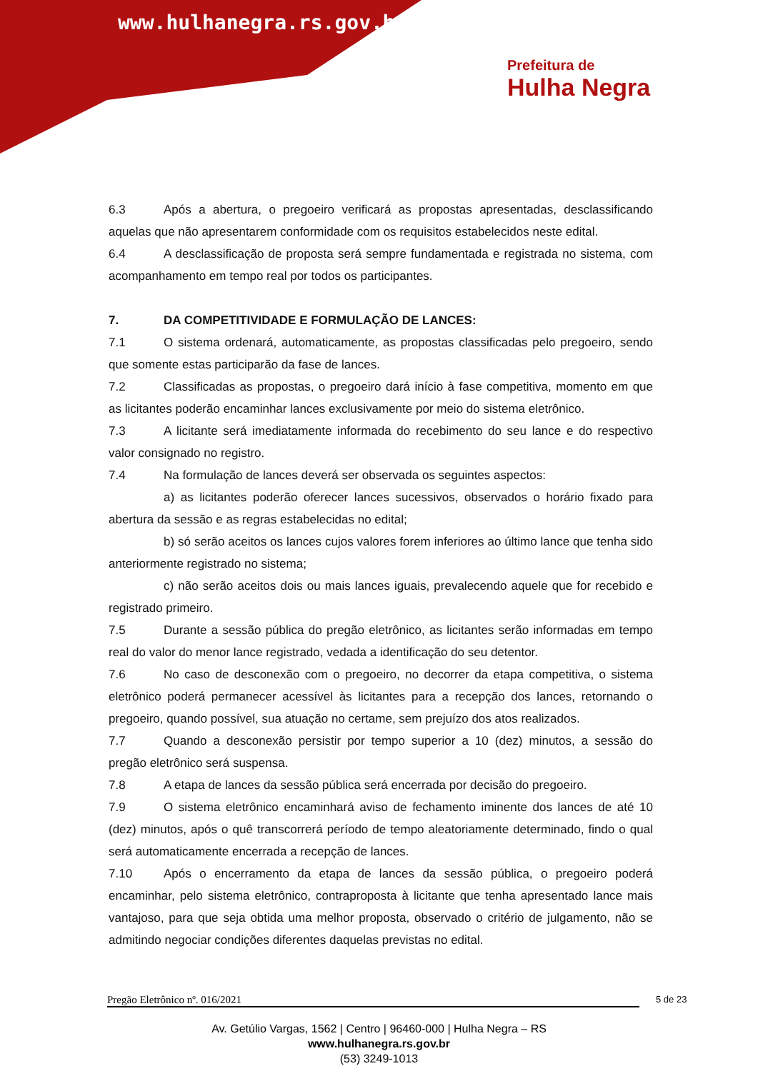www.hulhanegra.rs.gov.br
Prefeitura de
Hulha Negra
6.3 Após a abertura, o pregoeiro verificará as propostas apresentadas, desclassificando aquelas que não apresentarem conformidade com os requisitos estabelecidos neste edital.
6.4 A desclassificação de proposta será sempre fundamentada e registrada no sistema, com acompanhamento em tempo real por todos os participantes.
7. DA COMPETITIVIDADE E FORMULAÇÃO DE LANCES:
7.1 O sistema ordenará, automaticamente, as propostas classificadas pelo pregoeiro, sendo que somente estas participarão da fase de lances.
7.2 Classificadas as propostas, o pregoeiro dará início à fase competitiva, momento em que as licitantes poderão encaminhar lances exclusivamente por meio do sistema eletrônico.
7.3 A licitante será imediatamente informada do recebimento do seu lance e do respectivo valor consignado no registro.
7.4 Na formulação de lances deverá ser observada os seguintes aspectos:
a) as licitantes poderão oferecer lances sucessivos, observados o horário fixado para abertura da sessão e as regras estabelecidas no edital;
b) só serão aceitos os lances cujos valores forem inferiores ao último lance que tenha sido anteriormente registrado no sistema;
c) não serão aceitos dois ou mais lances iguais, prevalecendo aquele que for recebido e registrado primeiro.
7.5 Durante a sessão pública do pregão eletrônico, as licitantes serão informadas em tempo real do valor do menor lance registrado, vedada a identificação do seu detentor.
7.6 No caso de desconexão com o pregoeiro, no decorrer da etapa competitiva, o sistema eletrônico poderá permanecer acessível às licitantes para a recepção dos lances, retornando o pregoeiro, quando possível, sua atuação no certame, sem prejuízo dos atos realizados.
7.7 Quando a desconexão persistir por tempo superior a 10 (dez) minutos, a sessão do pregão eletrônico será suspensa.
7.8 A etapa de lances da sessão pública será encerrada por decisão do pregoeiro.
7.9 O sistema eletrônico encaminhará aviso de fechamento iminente dos lances de até 10 (dez) minutos, após o quê transcorrerá período de tempo aleatoriamente determinado, findo o qual será automaticamente encerrada a recepção de lances.
7.10 Após o encerramento da etapa de lances da sessão pública, o pregoeiro poderá encaminhar, pelo sistema eletrônico, contraproposta à licitante que tenha apresentado lance mais vantajoso, para que seja obtida uma melhor proposta, observado o critério de julgamento, não se admitindo negociar condições diferentes daquelas previstas no edital.
Pregão Eletrônico nº. 016/2021 5 de 23
Av. Getúlio Vargas, 1562 | Centro | 96460-000 | Hulha Negra – RS
www.hulhanegra.rs.gov.br
(53) 3249-1013